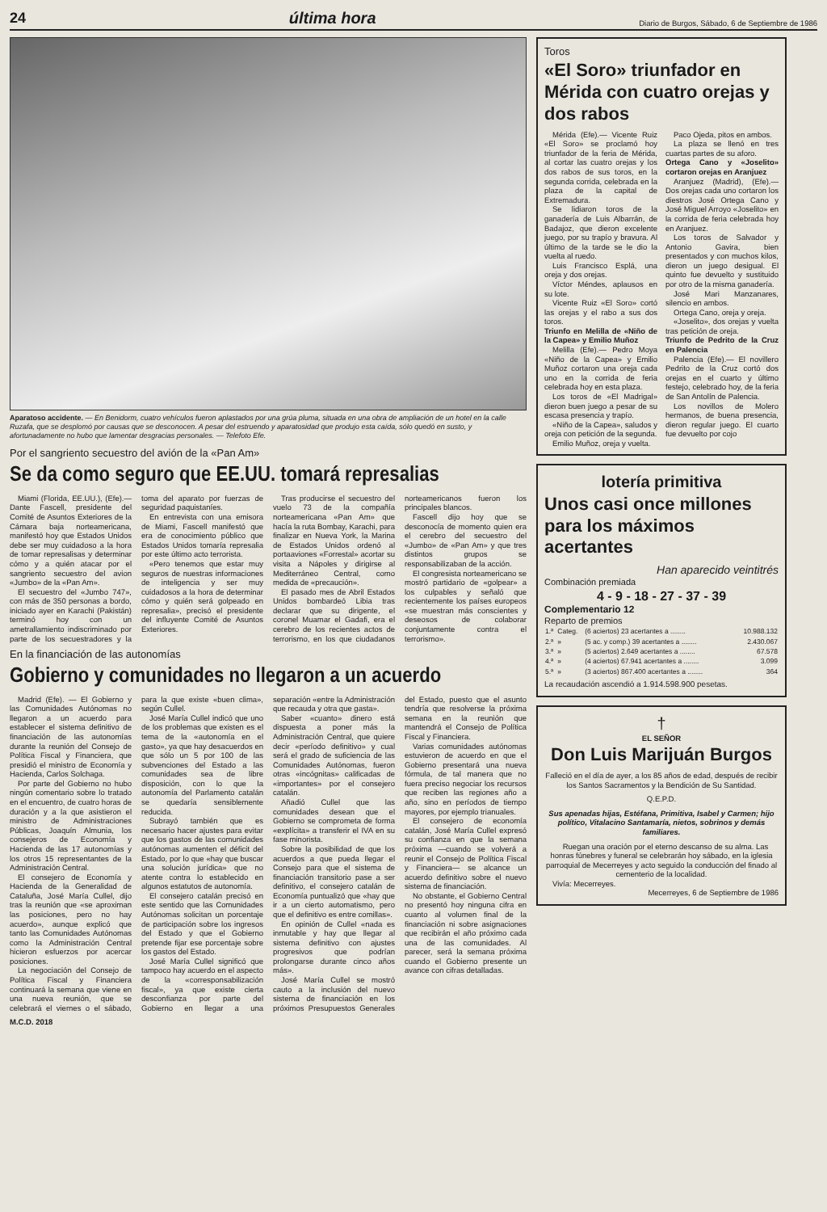24 última hora Diario de Burgos, Sábado, 6 de Septiembre de 1986
Aparatoso accidente. — En Benidorm, cuatro vehículos fueron aplastados por una grúa pluma, situada en una obra de ampliación de un hotel en la calle Ruzafa, que se desplomó por causas que se desconocen. A pesar del estruendo y aparatosidad que produjo esta caída, sólo quedó en susto, y afortunadamente no hubo que lamentar desgracias personales. — Telefoto Efe.
Por el sangriento secuestro del avión de la «Pan Am»
Se da como seguro que EE.UU. tomará represalias
Miami (Florida, EE.UU.), (Efe).—Dante Fascell, presidente del Comité de Asuntos Exteriores de la Cámara baja norteamericana, manifestó hoy que Estados Unidos debe ser muy cuidadoso a la hora de tomar represalisas y determinar cómo y a quién atacar por el sangriento secuestro del avion «Jumbo» de la «Pan Am».
El secuestro del «Jumbo 747», con más de 350 personas a bordo, iniciado ayer en Karachi (Pakistán) terminó hoy con un ametrallamiento indiscriminado por parte de los secuestradores y la toma del aparato por fuerzas de seguridad paquistaníes.
En entrevista con una emisora de Miami, Fascell manifestó que era de conocimiento público que Estados Unidos tomaría represalia por este último acto terrorista.
«Pero tenemos que estar muy seguros de nuestras informaciones de inteligencia y ser muy cuidadosos a la hora de determinar cómo y quién será golpeado en represalia», precisó el presidente del influyente Comité de Asuntos Exteriores.
Tras producirse el secuestro del vuelo 73 de la compañía norteamericana «Pan Am» que hacía la ruta Bombay, Karachi, para finalizar en Nueva York, la Marina de Estados Unidos ordenó al portaaviones «Forrestal» acortar su visita a Nápoles y dirigirse al Mediterráneo Central, como medida de «precaución».
El pasado mes de Abril Estados Unidos bombardeó Libia tras declarar que su dirigente, el coronel Muamar el Gadafi, era el cerebro de los recientes actos de terrorismo, en los que ciudadanos norteamericanos fueron los principales blancos.
Fascell dijo hoy que se desconocía de momento quien era el cerebro del secuestro del «Jumbo» de «Pan Am» y que tres distintos grupos se responsabilizaban de la acción.
El congresista norteamericano se mostró partidario de «golpear» a los culpables y señaló que recientemente los países europeos «se muestran más conscientes y deseosos de colaborar conjuntamente contra el terrorismo».
En la financiación de las autonomías
Gobierno y comunidades no llegaron a un acuerdo
Madrid (Efe). — El Gobierno y las Comunidades Autónomas no llegaron a un acuerdo para establecer el sistema definitivo de financiación de las autonomías durante la reunión del Consejo de Política Fiscal y Financiera, que presidió el ministro de Economía y Hacienda, Carlos Solchaga.
Por parte del Gobierno no hubo ningún comentario sobre lo tratado en el encuentro, de cuatro horas de duración y a la que asistieron el ministro de Administraciones Públicas, Joaquín Almunia, los consejeros de Economía y Hacienda de las 17 autonomías y los otros 15 representantes de la Administración Central.
El consejero de Economía y Hacienda de la Generalidad de Cataluña, José María Cullel, dijo tras la reunión que «se aproximan las posiciones, pero no hay acuerdo», aunque explicó que tanto las Comunidades Autónomas como la Administración Central hicieron esfuerzos por acercar posiciones.
La negociación del Consejo de Política Fiscal y Financiera continuará la semana que viene en una nueva reunión, que se celebrará el viernes o el sábado, para la que existe «buen clima», según Cullel.
José María Cullel indicó que uno de los problemas que existen es el tema de la «autonomía en el gasto», ya que hay desacuerdos en que sólo un 5 por 100 de las subvenciones del Estado a las comunidades sea de libre disposición, con lo que la autonomía del Parlamento catalán se quedaría sensiblemente reducida.
Subrayó también que es necesario hacer ajustes para evitar que los gastos de las comunidades autónomas aumenten el déficit del Estado, por lo que «hay que buscar una solución jurídica» que no atente contra lo establecido en algunos estatutos de autonomía.
El consejero catalán precisó en este sentido que las Comunidades Autónomas solicitan un porcentaje de participación sobre los ingresos del Estado y que el Gobierno pretende fijar ese porcentaje sobre los gastos del Estado.
José María Cullel significó que tampoco hay acuerdo en el aspecto de la «corresponsabilización fiscal», ya que existe cierta desconfianza por parte del Gobierno en llegar a una separación «entre la Administración que recauda y otra que gasta».
Saber «cuanto» dinero está dispuesta a poner más la Administración Central, que quiere decir «período definitivo» y cual será el grado de suficiencia de las Comunidades Autónomas, fueron otras «incógnitas» calificadas de «importantes» por el consejero catalán.
Añadió Cullel que las comunidades desean que el Gobierno se comprometa de forma «explícita» a transferir el IVA en su fase minorista.
Sobre la posibilidad de que los acuerdos a que pueda llegar el Consejo para que el sistema de financiación transitorio pase a ser definitivo, el consejero catalán de Economía puntualizó que «hay que ir a un cierto automatismo, pero que el definitivo es entre comillas».
En opinión de Cullel «nada es inmutable y hay que llegar al sistema definitivo con ajustes progresivos que podrían prolongarse durante cinco años más».
José María Cullel se mostró cauto a la inclusión del nuevo sistema de financiación en los próximos Presupuestos Generales del Estado, puesto que el asunto tendría que resolverse la próxima semana en la reunión que mantendrá el Consejo de Política Fiscal y Financiera.
Varias comunidades autónomas estuvieron de acuerdo en que el Gobierno presentará una nueva fórmula, de tal manera que no fuera preciso negociar los recursos que reciben las regiones año a año, sino en períodos de tiempo mayores, por ejemplo trianuales.
El consejero de economía catalán, José María Cullel expresó su confianza en que la semana próxima —cuando se volverá a reunir el Consejo de Política Fiscal y Financiera— se alcance un acuerdo definitivo sobre el nuevo sistema de financiación.
No obstante, el Gobierno Central no presentó hoy ninguna cifra en cuanto al volumen final de la financiación ni sobre asignaciones que recibirán el año próximo cada una de las comunidades. Al parecer, será la semana próxima cuando el Gobierno presente un avance con cifras detalladas.
M.C.D. 2018
Toros
«El Soro» triunfador en Mérida con cuatro orejas y dos rabos
Mérida (Efe).— Vicente Ruiz «El Soro» se proclamó hoy triunfador de la feria de Mérida, al cortar las cuatro orejas y los dos rabos de sus toros, en la segunda corrida, celebrada en la plaza de la capital de Extremadura.
Se lidiaron toros de la ganadería de Luis Albarrán, de Badajoz, que dieron excelente juego, por su trapío y bravura. Al último de la tarde se le dio la vuelta al ruedo.
Luis Francisco Esplá, una oreja y dos orejas.
Víctor Méndes, aplausos en su lote.
Vicente Ruiz «El Soro» cortó las orejas y el rabo a sus dos toros.
Triunfo en Melilla de «Niño de la Capea» y Emilio Muñoz
Melilla (Efe).— Pedro Moya «Niño de la Capea» y Emilio Muñoz cortaron una oreja cada uno en la corrida de feria celebrada hoy en esta plaza.
Los toros de «El Madrigal» dieron buen juego a pesar de su escasa presencia y trapío.
«Niño de la Capea», saludos y oreja con petición de la segunda.
Emilio Muñoz, oreja y vuelta.
Paco Ojeda, pitos en ambos.
La plaza se llenó en tres cuartas partes de su aforo.
Ortega Cano y «Joselito» cortaron orejas en Aranjuez
Aranjuez (Madrid), (Efe).— Dos orejas cada uno cortaron los diestros José Ortega Cano y José Miguel Arroyo «Joselito» en la corrida de feria celebrada hoy en Aranjuez.
Los toros de Salvador y Antonio Gavira, bien presentados y con muchos kilos, dieron un juego desigual. El quinto fue devuelto y sustituido por otro de la misma ganadería.
José Mari Manzanares, silencio en ambos.
Ortega Cano, oreja y oreja.
«Joselito», dos orejas y vuelta tras petición de oreja.
Triunfo de Pedrito de la Cruz en Palencia
Palencia (Efe).— El novillero Pedrito de la Cruz cortó dos orejas en el cuarto y último festejo, celebrado hoy, de la feria de San Antolín de Palencia.
Los novillos de Molero hermanos, de buena presencia, dieron regular juego. El cuarto fue devuelto por cojo
lotería primitiva
Unos casi once millones para los máximos acertantes
Han aparecido veintitrés
Combinación premiada
4 - 9 - 18 - 27 - 37 - 39
Complementario 12
Reparto de premios
| 1.ª | Categ. | (6 aciertos) 23 acertantes a ........ | 10.988.132 |
| 2.ª | » | (5 ac. y comp.) 39 acertantes a ........ | 2.430.067 |
| 3.ª | » | (5 aciertos) 2.649 acertantes a ........ | 67.578 |
| 4.ª | » | (4 aciertos) 67.941 acertantes a ........ | 3.099 |
| 5.ª | » | (3 aciertos) 867.400 acertantes a ........ | 364 |
La recaudación ascendió a 1.914.598.900 pesetas.
†
EL SEÑOR
Don Luis Marijuán Burgos
Falleció en el día de ayer, a los 85 años de edad, después de recibir los Santos Sacramentos y la Bendición de Su Santidad.
Q.E.P.D.
Sus apenadas hijas, Estéfana, Primitiva, Isabel y Carmen; hijo político, Vitalacino Santamaría, nietos, sobrinos y demás familiares.
Ruegan una oración por el eterno descanso de su alma. Las honras fúnebres y funeral se celebrarán hoy sábado, en la iglesia parroquial de Mecerreyes y acto seguido la conducción del finado al cementerio de la localidad.
Vivía: Mecerreyes.
Mecerreyes, 6 de Septiembre de 1986